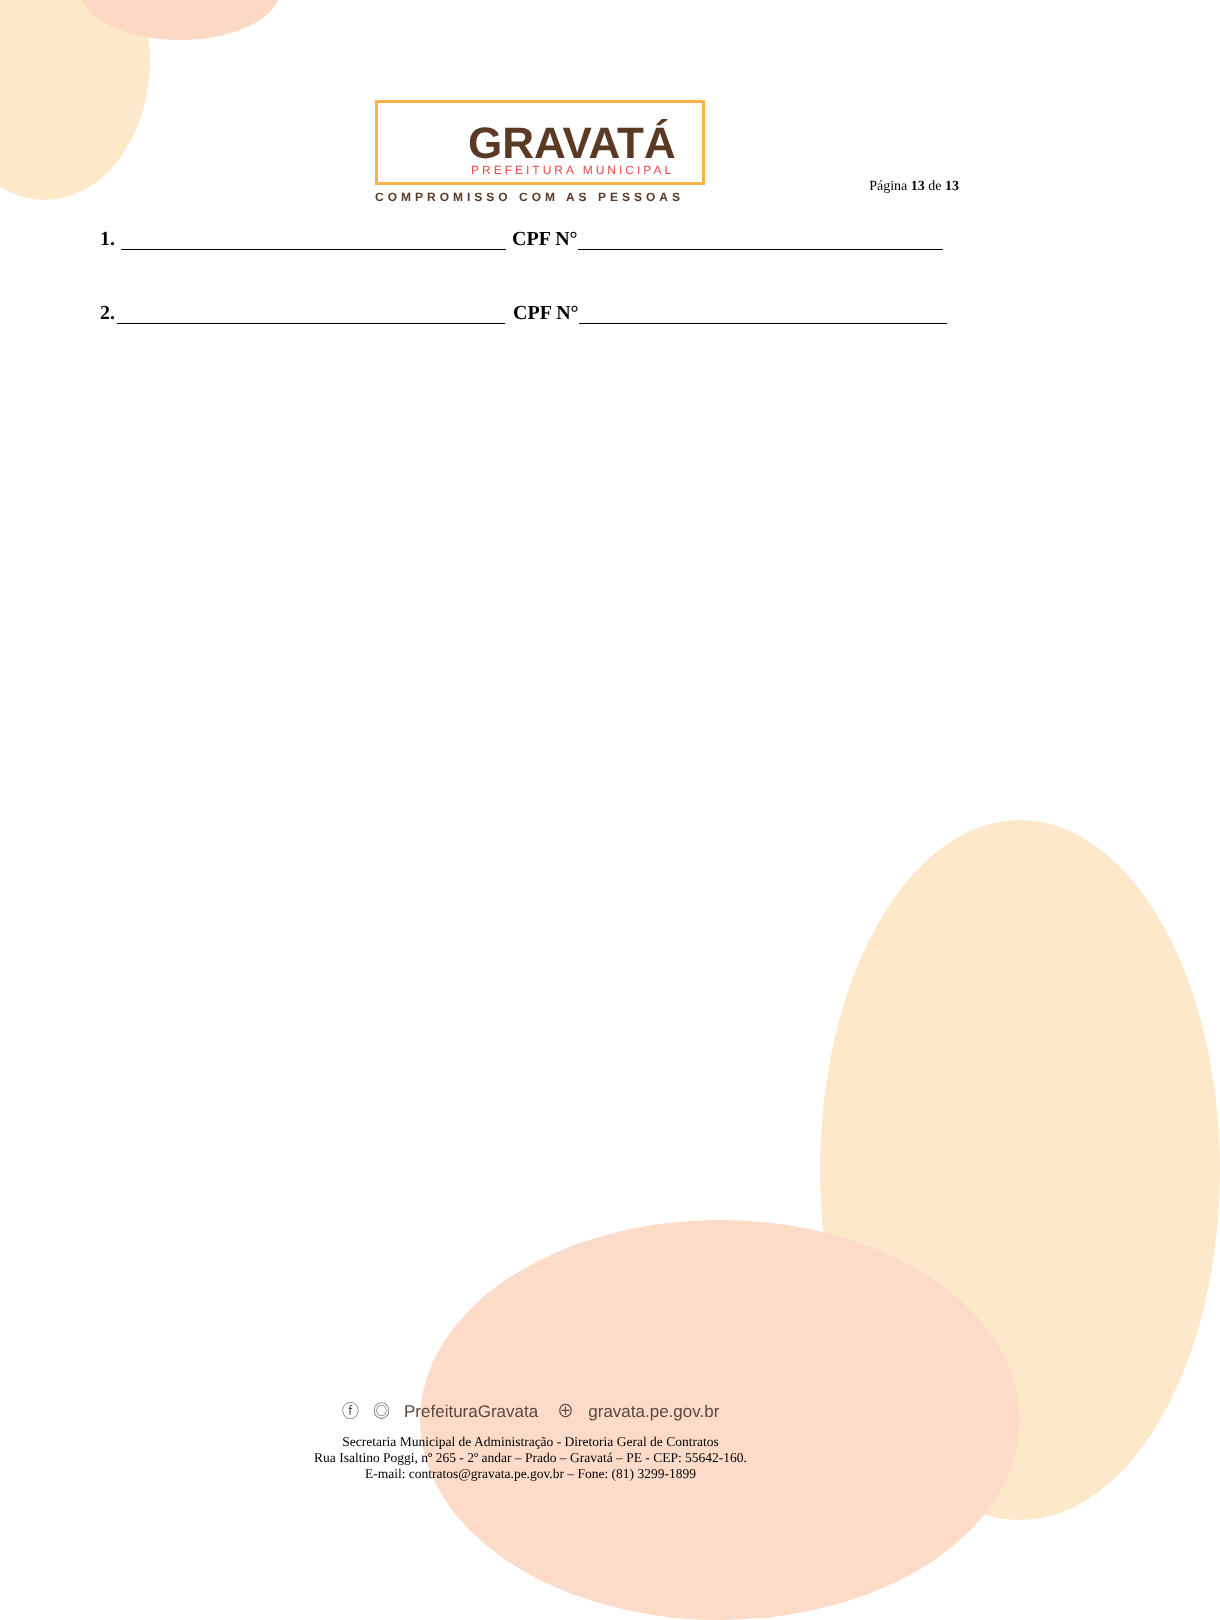GRAVATÁ PREFEITURA MUNICIPAL
COMPROMISSO COM AS PESSOAS
Página 13 de 13
1. CPF N°
2. CPF N°
ⓕ ◎ PrefeituraGravata ⊕ gravata.pe.gov.br
Secretaria Municipal de Administração - Diretoria Geral de Contratos
Rua Isaltino Poggi, nº 265 - 2º andar – Prado – Gravatá – PE - CEP: 55642-160.
E-mail: contratos@gravata.pe.gov.br – Fone: (81) 3299-1899